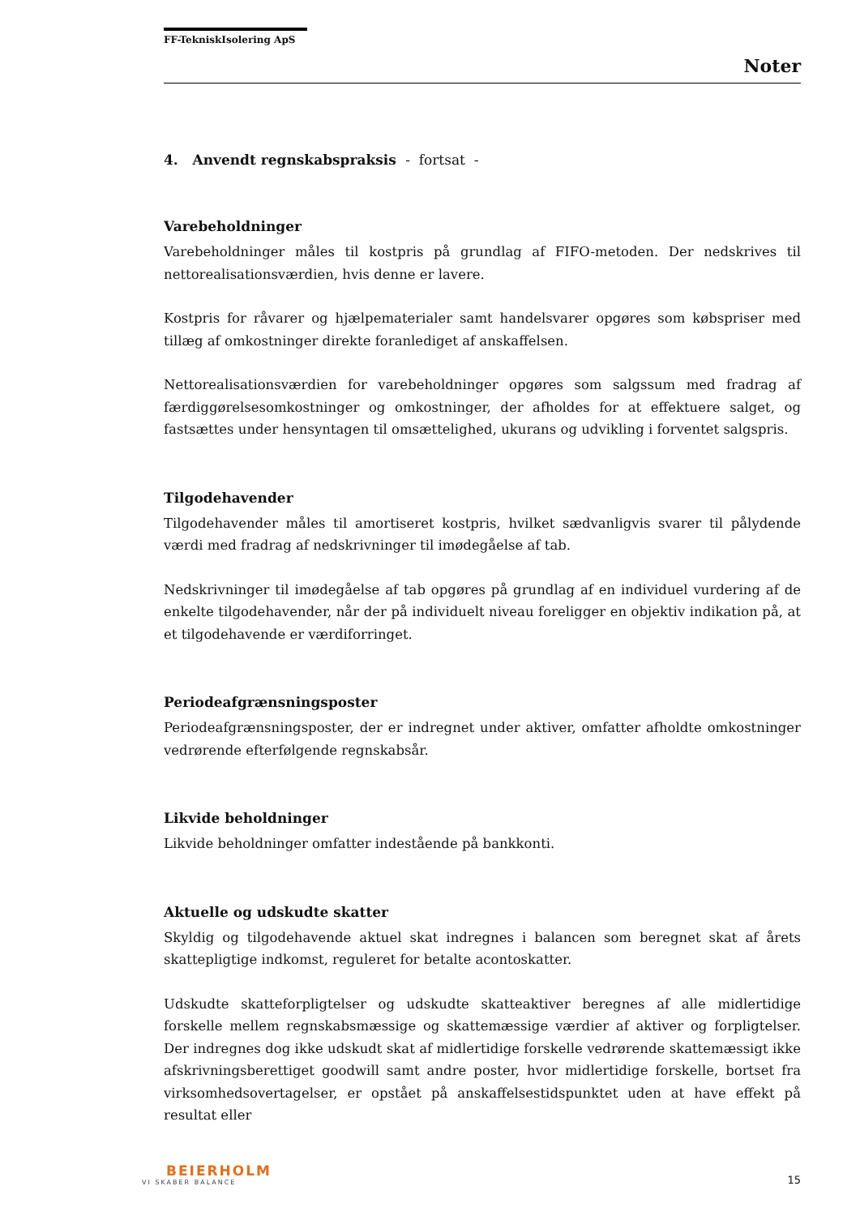FF-TekniskIsolering ApS
Noter
4. Anvendt regnskabspraksis - fortsat -
Varebeholdninger
Varebeholdninger måles til kostpris på grundlag af FIFO-metoden. Der nedskrives til nettorealisationsværdien, hvis denne er lavere.
Kostpris for råvarer og hjælpematerialer samt handelsvarer opgøres som købspriser med tillæg af omkostninger direkte foranlediget af anskaffelsen.
Nettorealisationsværdien for varebeholdninger opgøres som salgssum med fradrag af færdiggørelsesomkostninger og omkostninger, der afholdes for at effektuere salget, og fastsættes under hensyntagen til omsættelighed, ukurans og udvikling i forventet salgspris.
Tilgodehavender
Tilgodehavender måles til amortiseret kostpris, hvilket sædvanligvis svarer til pålydende værdi med fradrag af nedskrivninger til imødegåelse af tab.
Nedskrivninger til imødegåelse af tab opgøres på grundlag af en individuel vurdering af de enkelte tilgodehavender, når der på individuelt niveau foreligger en objektiv indikation på, at et tilgodehavende er værdiforringet.
Periodeafgrænsningsposter
Periodeafgrænsningsposter, der er indregnet under aktiver, omfatter afholdte omkostninger vedrørende efterfølgende regnskabsår.
Likvide beholdninger
Likvide beholdninger omfatter indestående på bankkonti.
Aktuelle og udskudte skatter
Skyldig og tilgodehavende aktuel skat indregnes i balancen som beregnet skat af årets skattepligtige indkomst, reguleret for betalte acontoskatter.
Udskudte skatteforpligtelser og udskudte skatteaktiver beregnes af alle midlertidige forskelle mellem regnskabsmæssige og skattemæssige værdier af aktiver og forpligtelser. Der indregnes dog ikke udskudt skat af midlertidige forskelle vedrørende skattemæssigt ikke afskrivningsberettiget goodwill samt andre poster, hvor midlertidige forskelle, bortset fra virksomhedsovertagelser, er opstået på anskaffelsestidspunktet uden at have effekt på resultat eller
BEIERHOLM
VI SKABER BALANCE
15